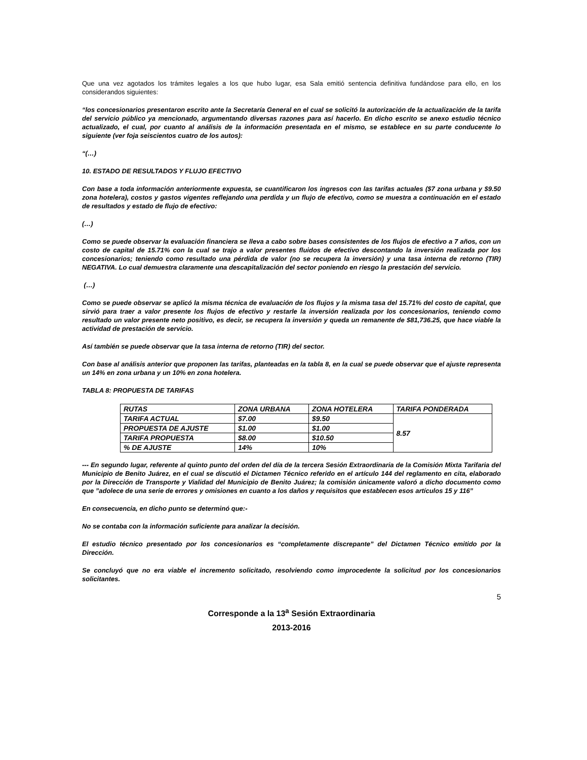Que una vez agotados los trámites legales a los que hubo lugar, esa Sala emitió sentencia definitiva fundándose para ello, en los considerandos siguientes:
“los concesionarios presentaron escrito ante la Secretaría General en el cual se solicitó la autorización de la actualización de la tarifa del servicio público ya mencionado, argumentando diversas razones para así hacerlo. En dicho escrito se anexo estudio técnico actualizado, el cual, por cuanto al análisis de la información presentada en el mismo, se establece en su parte conducente lo siguiente (ver foja seiscientos cuatro de los autos):
“(…)
10. ESTADO DE RESULTADOS Y FLUJO EFECTIVO
Con base a toda información anteriormente expuesta, se cuantificaron los ingresos con las tarifas actuales ($7 zona urbana y $9.50 zona hotelera), costos y gastos vigentes reflejando una perdida y un flujo de efectivo, como se muestra a continuación en el estado de resultados y estado de flujo de efectivo:
(…)
Como se puede observar la evaluación financiera se lleva a cabo sobre bases consistentes de los flujos de efectivo a 7 años, con un costo de capital de 15.71% con la cual se trajo a valor presentes fluidos de efectivo descontando la inversión realizada por los concesionarios; teniendo como resultado una pérdida de valor (no se recupera la inversión) y una tasa interna de retorno (TIR) NEGATIVA. Lo cual demuestra claramente una descapitalización del sector poniendo en riesgo la prestación del servicio.
(…)
Como se puede observar se aplicó la misma técnica de evaluación de los flujos y la misma tasa del 15.71% del costo de capital, que sirvió para traer a valor presente los flujos de efectivo y restarle la inversión realizada por los concesionarios, teniendo como resultado un valor presente neto positivo, es decir, se recupera la inversión y queda un remanente de $81,736.25, que hace viable la actividad de prestación de servicio.
Así también se puede observar que la tasa interna de retorno (TIR) del sector.
Con base al análisis anterior que proponen las tarifas, planteadas en la tabla 8, en la cual se puede observar que el ajuste representa un 14% en zona urbana y un 10% en zona hotelera.
TABLA 8: PROPUESTA DE TARIFAS
| RUTAS | ZONA URBANA | ZONA HOTELERA | TARIFA PONDERADA |
| TARIFA ACTUAL | $7.00 | $9.50 | 8.57 |
| PROPUESTA DE AJUSTE | $1.00 | $1.00 | |
| TARIFA PROPUESTA | $8.00 | $10.50 | |
| % DE AJUSTE | 14% | 10% | |
--- En segundo lugar, referente al quinto punto del orden del día de la tercera Sesión Extraordinaria de la Comisión Mixta Tarifaria del Municipio de Benito Juárez, en el cual se discutió el Dictamen Técnico referido en el artículo 144 del reglamento en cita, elaborado por la Dirección de Transporte y Vialidad del Municipio de Benito Juárez; la comisión únicamente valoró a dicho documento como que ”adolece de una serie de errores y omisiones en cuanto a los daños y requisitos que establecen esos artículos 15 y 116”
En consecuencia, en dicho punto se determinó que:-
No se contaba con la información suficiente para analizar la decisión.
El estudio técnico presentado por los concesionarios es “completamente discrepante” del Dictamen Técnico emitido por la Dirección.
Se concluyó que no era viable el incremento solicitado, resolviendo como improcedente la solicitud por los concesionarios solicitantes.
5
Corresponde a la 13<sup>a</sup> Sesión Extraordinaria
2013-2016